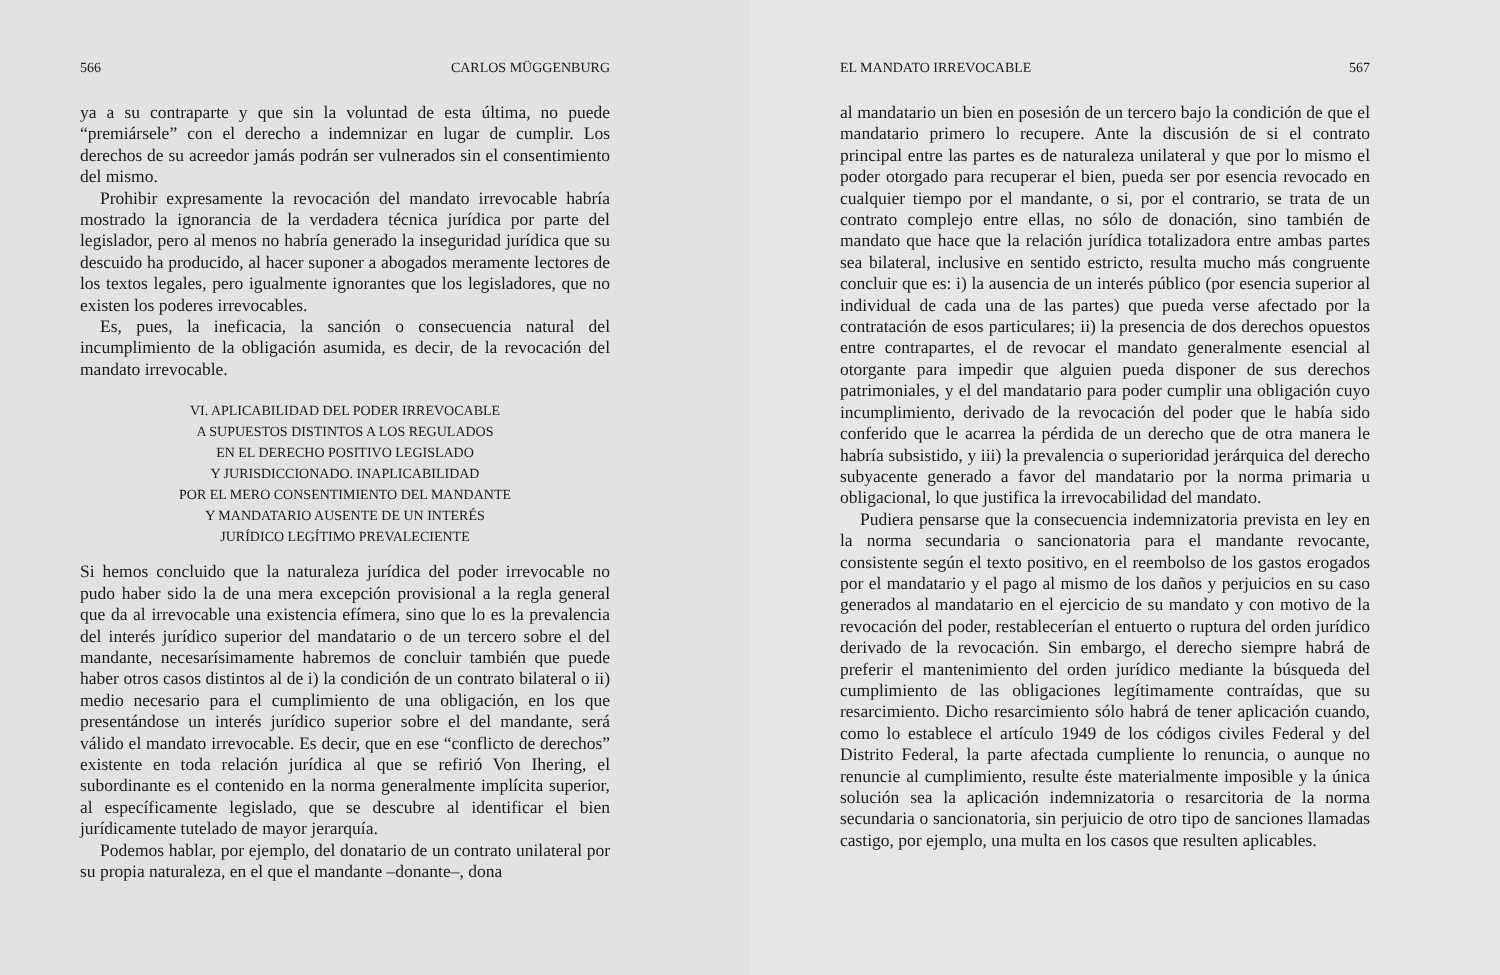566 CARLOS MÜGGENBURG
ya a su contraparte y que sin la voluntad de esta última, no puede “premiársele” con el derecho a indemnizar en lugar de cumplir. Los derechos de su acreedor jamás podrán ser vulnerados sin el consentimiento del mismo.
Prohibir expresamente la revocación del mandato irrevocable habría mostrado la ignorancia de la verdadera técnica jurídica por parte del legislador, pero al menos no habría generado la inseguridad jurídica que su descuido ha producido, al hacer suponer a abogados meramente lectores de los textos legales, pero igualmente ignorantes que los legisladores, que no existen los poderes irrevocables.
Es, pues, la ineficacia, la sanción o consecuencia natural del incumplimiento de la obligación asumida, es decir, de la revocación del mandato irrevocable.
VI. APLICABILIDAD DEL PODER IRREVOCABLE
A SUPUESTOS DISTINTOS A LOS REGULADOS
EN EL DERECHO POSITIVO LEGISLADO
Y JURISDICCIONADO. INAPLICABILIDAD
POR EL MERO CONSENTIMIENTO DEL MANDANTE
Y MANDATARIO AUSENTE DE UN INTERÉS
JURÍDICO LEGÍTIMO PREVALECIENTE
Si hemos concluido que la naturaleza jurídica del poder irrevocable no pudo haber sido la de una mera excepción provisional a la regla general que da al irrevocable una existencia efímera, sino que lo es la prevalencia del interés jurídico superior del mandatario o de un tercero sobre el del mandante, necesarísimamente habremos de concluir también que puede haber otros casos distintos al de i) la condición de un contrato bilateral o ii) medio necesario para el cumplimiento de una obligación, en los que presentándose un interés jurídico superior sobre el del mandante, será válido el mandato irrevocable. Es decir, que en ese “conflicto de derechos” existente en toda relación jurídica al que se refirió Von Ihering, el subordinante es el contenido en la norma generalmente implícita superior, al específicamente legislado, que se descubre al identificar el bien jurídicamente tutelado de mayor jerarquía.
Podemos hablar, por ejemplo, del donatario de un contrato unilateral por su propia naturaleza, en el que el mandante –donante–, dona
EL MANDATO IRREVOCABLE 567
al mandatario un bien en posesión de un tercero bajo la condición de que el mandatario primero lo recupere. Ante la discusión de si el contrato principal entre las partes es de naturaleza unilateral y que por lo mismo el poder otorgado para recuperar el bien, pueda ser por esencia revocado en cualquier tiempo por el mandante, o si, por el contrario, se trata de un contrato complejo entre ellas, no sólo de donación, sino también de mandato que hace que la relación jurídica totalizadora entre ambas partes sea bilateral, inclusive en sentido estricto, resulta mucho más congruente concluir que es: i) la ausencia de un interés público (por esencia superior al individual de cada una de las partes) que pueda verse afectado por la contratación de esos particulares; ii) la presencia de dos derechos opuestos entre contrapartes, el de revocar el mandato generalmente esencial al otorgante para impedir que alguien pueda disponer de sus derechos patrimoniales, y el del mandatario para poder cumplir una obligación cuyo incumplimiento, derivado de la revocación del poder que le había sido conferido que le acarrea la pérdida de un derecho que de otra manera le habría subsistido, y iii) la prevalencia o superioridad jerárquica del derecho subyacente generado a favor del mandatario por la norma primaria u obligacional, lo que justifica la irrevocabilidad del mandato.
Pudiera pensarse que la consecuencia indemnizatoria prevista en ley en la norma secundaria o sancionatoria para el mandante revocante, consistente según el texto positivo, en el reembolso de los gastos erogados por el mandatario y el pago al mismo de los daños y perjuicios en su caso generados al mandatario en el ejercicio de su mandato y con motivo de la revocación del poder, restablecerían el entuerto o ruptura del orden jurídico derivado de la revocación. Sin embargo, el derecho siempre habrá de preferir el mantenimiento del orden jurídico mediante la búsqueda del cumplimiento de las obligaciones legítimamente contraídas, que su resarcimiento. Dicho resarcimiento sólo habrá de tener aplicación cuando, como lo establece el artículo 1949 de los códigos civiles Federal y del Distrito Federal, la parte afectada cumpliente lo renuncia, o aunque no renuncie al cumplimiento, resulte éste materialmente imposible y la única solución sea la aplicación indemnizatoria o resarcitoria de la norma secundaria o sancionatoria, sin perjuicio de otro tipo de sanciones llamadas castigo, por ejemplo, una multa en los casos que resulten aplicables.